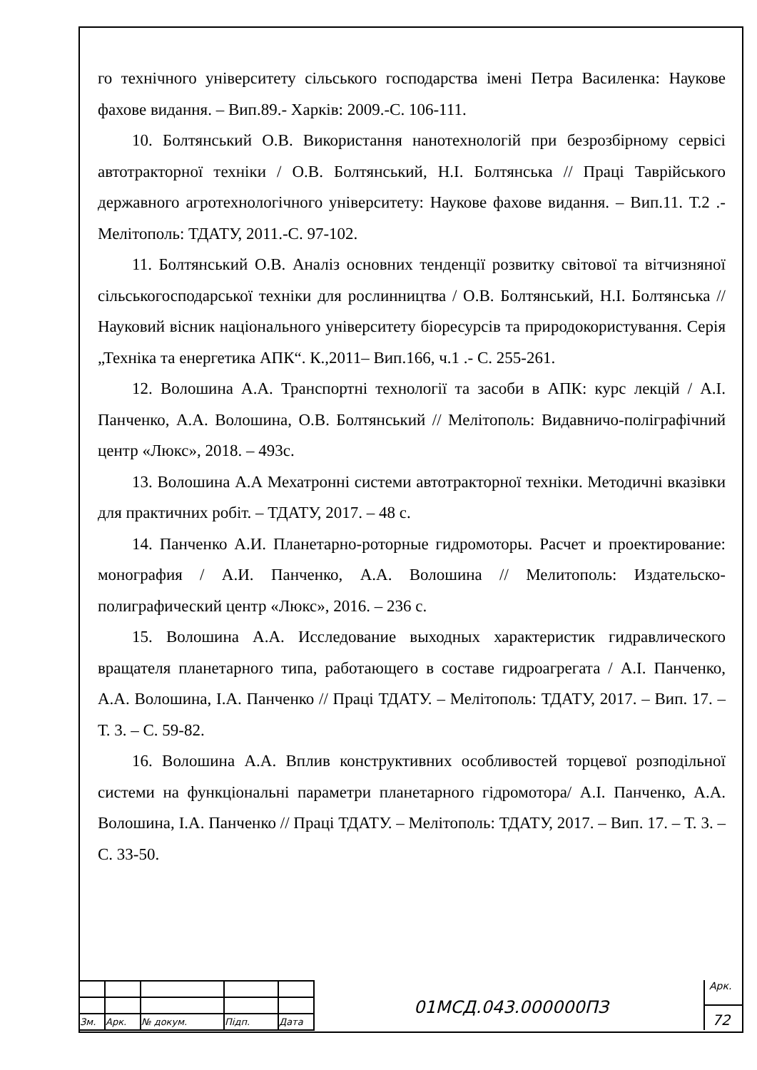го технічного університету сільського господарства імені Петра Василенка: Наукове фахове видання. – Вип.89.- Харків: 2009.-С. 106-111.
10. Болтянський О.В. Використання нанотехнологій при безрозбірному сервісі автотракторної техніки / О.В. Болтянський, Н.І. Болтянська // Праці Таврійського державного агротехнологічного університету: Наукове фахове видання. – Вип.11. Т.2 .- Мелітополь: ТДАТУ, 2011.-С. 97-102.
11. Болтянський О.В. Аналіз основних тенденції розвитку світової та вітчизняної сільськогосподарської техніки для рослинництва / О.В. Болтянський, Н.І. Болтянська // Науковий вісник національного університету біоресурсів та природокористування. Серія „Техніка та енергетика АПК“. К.,2011– Вип.166, ч.1 .- С. 255-261.
12. Волошина А.А. Транспортні технології та засоби в АПК: курс лекцій / А.І. Панченко, А.А. Волошина, О.В. Болтянський // Мелітополь: Видавничо-поліграфічний центр «Люкс», 2018. – 493с.
13. Волошина А.А Мехатронні системи автотракторної техніки. Методичні вказівки для практичних робіт. – ТДАТУ, 2017. – 48 с.
14. Панченко А.И. Планетарно-роторные гидромоторы. Расчет и проектирование: монография / А.И. Панченко, А.А. Волошина // Мелитополь: Издательско-полиграфический центр «Люкс», 2016. – 236 с.
15. Волошина А.А. Исследование выходных характеристик гидравлического вращателя планетарного типа, работающего в составе гидроагрегата / А.І. Панченко, А.А. Волошина, І.А. Панченко // Праці ТДАТУ. – Мелітополь: ТДАТУ, 2017. – Вип. 17. – Т. 3. – С. 59-82.
16. Волошина А.А. Вплив конструктивних особливостей торцевої розподільної системи на функціональні параметри планетарного гідромотора/ А.І. Панченко, А.А. Волошина, І.А. Панченко // Праці ТДАТУ. – Мелітополь: ТДАТУ, 2017. – Вип. 17. – Т. 3. – С. 33-50.
| Зм. | Арк. | № докум. | Підп. | Дата |
01МСД.043.000000ПЗ
Арк.
72